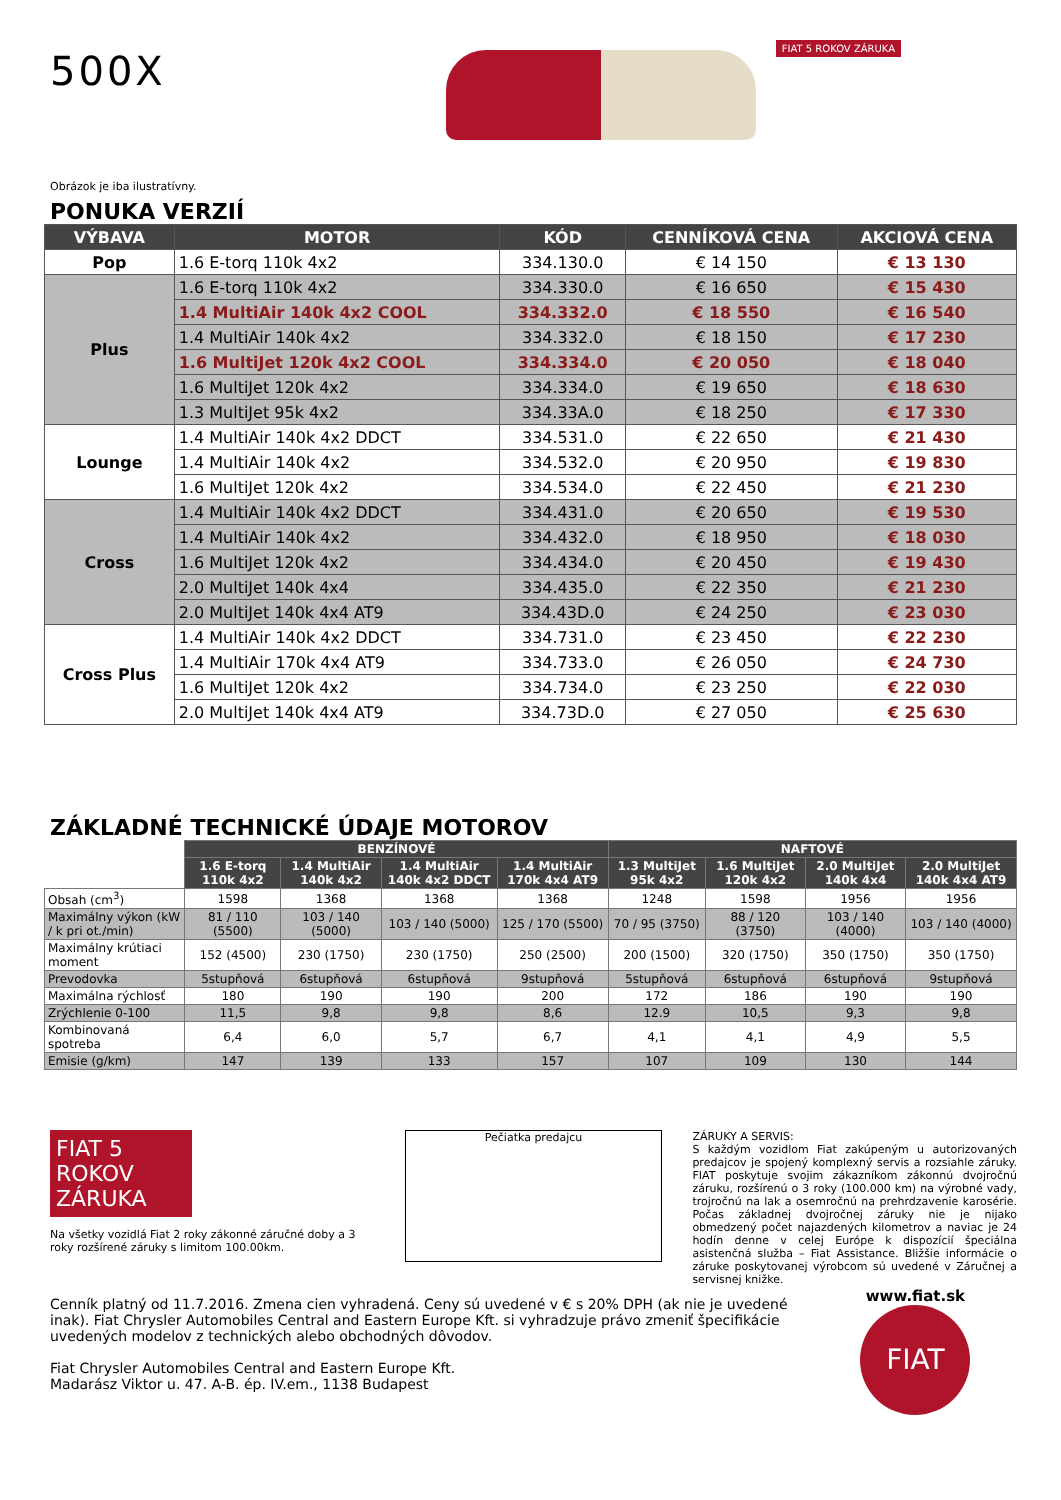500X
FIAT 5 ROKOV ZÁRUKA
Obrázok je iba ilustratívny.
PONUKA VERZIÍ
| VÝBAVA | MOTOR | KÓD | CENNÍKOVÁ CENA | AKCIOVÁ CENA |
| --- | --- | --- | --- | --- |
| Pop | 1.6 E-torq 110k 4x2 | 334.130.0 | € 14 150 | € 13 130 |
| Plus | 1.6 E-torq 110k 4x2 | 334.330.0 | € 16 650 | € 15 430 |
| | 1.4 MultiAir 140k 4x2 COOL | 334.332.0 | € 18 550 | € 16 540 |
| | 1.4 MultiAir 140k 4x2 | 334.332.0 | € 18 150 | € 17 230 |
| | 1.6 MultiJet 120k 4x2 COOL | 334.334.0 | € 20 050 | € 18 040 |
| | 1.6 MultiJet 120k 4x2 | 334.334.0 | € 19 650 | € 18 630 |
| | 1.3 MultiJet 95k 4x2 | 334.33A.0 | € 18 250 | € 17 330 |
| Lounge | 1.4 MultiAir 140k 4x2 DDCT | 334.531.0 | € 22 650 | € 21 430 |
| | 1.4 MultiAir 140k 4x2 | 334.532.0 | € 20 950 | € 19 830 |
| | 1.6 MultiJet 120k 4x2 | 334.534.0 | € 22 450 | € 21 230 |
| Cross | 1.4 MultiAir 140k 4x2 DDCT | 334.431.0 | € 20 650 | € 19 530 |
| | 1.4 MultiAir 140k 4x2 | 334.432.0 | € 18 950 | € 18 030 |
| | 1.6 MultiJet 120k 4x2 | 334.434.0 | € 20 450 | € 19 430 |
| | 2.0 MultiJet 140k 4x4 | 334.435.0 | € 22 350 | € 21 230 |
| | 2.0 MultiJet 140k 4x4 AT9 | 334.43D.0 | € 24 250 | € 23 030 |
| Cross Plus | 1.4 MultiAir 140k 4x2 DDCT | 334.731.0 | € 23 450 | € 22 230 |
| | 1.4 MultiAir 170k 4x4 AT9 | 334.733.0 | € 26 050 | € 24 730 |
| | 1.6 MultiJet 120k 4x2 | 334.734.0 | € 23 250 | € 22 030 |
| | 2.0 MultiJet 140k 4x4 AT9 | 334.73D.0 | € 27 050 | € 25 630 |
ZÁKLADNÉ TECHNICKÉ ÚDAJE MOTOROV
| | BENZÍNOVÉ | | | | NAFTOVÉ | | | |
| | 1.6 E-torq 110k 4x2 | 1.4 MultiAir 140k 4x2 | 1.4 MultiAir 140k 4x2 DDCT | 1.4 MultiAir 170k 4x4 AT9 | 1.3 MultiJet 95k 4x2 | 1.6 MultiJet 120k 4x2 | 2.0 MultiJet 140k 4x4 | 2.0 MultiJet 140k 4x4 AT9 |
| Obsah (cm<sup>3</sup>) | 1598 | 1368 | 1368 | 1368 | 1248 | 1598 | 1956 | 1956 |
| Maximálny výkon (kW / k pri ot./min) | 81 / 110 (5500) | 103 / 140 (5000) | 103 / 140 (5000) | 125 / 170 (5500) | 70 / 95 (3750) | 88 / 120 (3750) | 103 / 140 (4000) | 103 / 140 (4000) |
| Maximálny krútiaci moment | 152 (4500) | 230 (1750) | 230 (1750) | 250 (2500) | 200 (1500) | 320 (1750) | 350 (1750) | 350 (1750) |
| Prevodovka | 5stupňová | 6stupňová | 6stupňová | 9stupňová | 5stupňová | 6stupňová | 6stupňová | 9stupňová |
| Maximálna rýchlosť | 180 | 190 | 190 | 200 | 172 | 186 | 190 | 190 |
| Zrýchlenie 0-100 | 11,5 | 9,8 | 9,8 | 8,6 | 12.9 | 10,5 | 9,3 | 9,8 |
| Kombinovaná spotreba | 6,4 | 6,0 | 5,7 | 6,7 | 4,1 | 4,1 | 4,9 | 5,5 |
| Emisie (g/km) | 147 | 139 | 133 | 157 | 107 | 109 | 130 | 144 |
FIAT 5 ROKOV ZÁRUKA
Na všetky vozidlá Fiat 2 roky zákonné záručné doby a 3 roky rozšírené záruky s limitom 100.00km.
Pečiatka predajcu
ZÁRUKY A SERVIS:
S každým vozidlom Fiat zakúpeným u autorizovaných predajcov je spojený komplexný servis a rozsiahle záruky. FIAT poskytuje svojim zákazníkom zákonnú dvojročnú záruku, rozšírenú o 3 roky (100.000 km) na výrobné vady, trojročnú na lak a osemročnú na prehrdzavenie karosérie. Počas základnej dvojročnej záruky nie je nijako obmedzený počet najazdených kilometrov a naviac je 24 hodín denne v celej Európe k dispozícií špeciálna asistenčná služba – Fiat Assistance. Bližšie informácie o záruke poskytovanej výrobcom sú uvedené v Záručnej a servisnej knižke.
Cenník platný od 11.7.2016. Zmena cien vyhradená. Ceny sú uvedené v € s 20% DPH (ak nie je uvedené inak). Fiat Chrysler Automobiles Central and Eastern Europe Kft. si vyhradzuje právo zmeniť špecifikácie uvedených modelov z technických alebo obchodných dôvodov.
Fiat Chrysler Automobiles Central and Eastern Europe Kft.
Madarász Viktor u. 47. A-B. ép. IV.em., 1138 Budapest
www.fiat.sk
FIAT